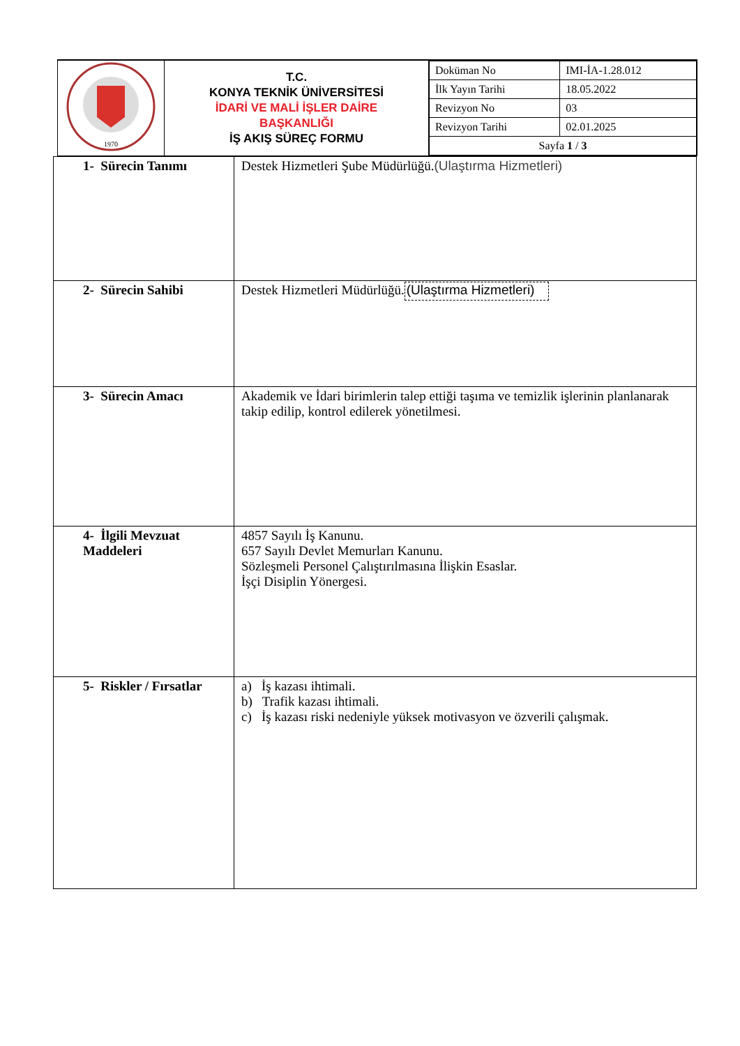| 1970 | T.C. KONYA TEKNİK ÜNİVERSİTESİ İDARİ VE MALİ İŞLER DAİRE BAŞKANLIĞI İŞ AKIŞ SÜREÇ FORMU | / Doküman No / IMI-İA-1.28.012 / / İlk Yayın Tarihi / 18.05.2022 / / Revizyon No / 03 / / Revizyon Tarihi / 02.01.2025 / / Sayfa 1 / 3 / / |
| 1- Sürecin Tanımı | Destek Hizmetleri Şube Müdürlüğü. (Ulaştırma Hizmetleri) |
| 2- Sürecin Sahibi | Destek Hizmetleri Müdürlüğü. (Ulaştırma Hizmetleri) |
| 3- Sürecin Amacı | Akademik ve İdari birimlerin talep ettiği taşıma ve temizlik işlerinin planlanarak takip edilip, kontrol edilerek yönetilmesi. |
| 4- İlgili Mevzuat Maddeleri | 4857 Sayılı İş Kanunu. 657 Sayılı Devlet Memurları Kanunu. Sözleşmeli Personel Çalıştırılmasına İlişkin Esaslar. İşçi Disiplin Yönergesi. |
| 5- Riskler / Fırsatlar | a) İş kazası ihtimali. b) Trafik kazası ihtimali. c) İş kazası riski nedeniyle yüksek motivasyon ve özverili çalışmak. |